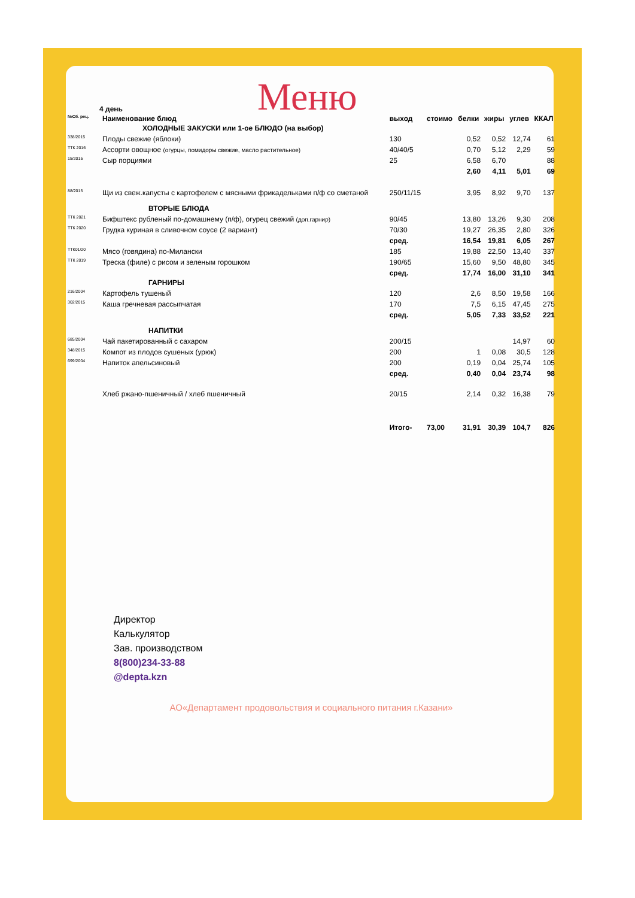Меню
4 день
| №Сб. рец. | Наименование блюд | выход | стоимо | белки | жиры | углев | ККАЛ |
| --- | --- | --- | --- | --- | --- | --- | --- |
| | ХОЛОДНЫЕ ЗАКУСКИ или 1-ое БЛЮДО (на выбор) | | | | | | |
| 338/2015 | Плоды свежие (яблоки) | 130 | | 0,52 | 0,52 | 12,74 | 61 |
| ТТК 2016 | Ассорти овощное (огурцы, помидоры свежие, масло растительное) | 40/40/5 | | 0,70 | 5,12 | 2,29 | 59 |
| 15/2015 | Сыр порциями | 25 | | 6,58 | 6,70 | | 88 |
| | | | | 2,60 | 4,11 | 5,01 | 69 |
| 88/2015 | Щи из свеж.капусты с картофелем с мясными фрикадельками п/ф со сметаной | 250/11/15 | | 3,95 | 8,92 | 9,70 | 137 |
| | ВТОРЫЕ БЛЮДА | | | | | | |
| ТТК 2021 | Бифштекс рубленый по-домашнему (п/ф), огурец свежий (доп.гарнир) | 90/45 | | 13,80 | 13,26 | 9,30 | 208 |
| ТТК 2020 | Грудка куриная в сливочном соусе (2 вариант) | 70/30 | | 19,27 | 26,35 | 2,80 | 326 |
| | | сред. | | 16,54 | 19,81 | 6,05 | 267 |
| ТТК01/20 | Мясо (говядина) по-Милански | 185 | | 19,88 | 22,50 | 13,40 | 337 |
| ТТК 2019 | Треска (филе) с рисом и зеленым горошком | 190/65 | | 15,60 | 9,50 | 48,80 | 345 |
| | | сред. | | 17,74 | 16,00 | 31,10 | 341 |
| | ГАРНИРЫ | | | | | | |
| 216/2004 | Картофель тушеный | 120 | | 2,6 | 8,50 | 19,58 | 166 |
| 302/2015 | Каша гречневая рассыпчатая | 170 | | 7,5 | 6,15 | 47,45 | 275 |
| | | сред. | | 5,05 | 7,33 | 33,52 | 221 |
| | НАПИТКИ | | | | | | |
| 685/2004 | Чай пакетированный с сахаром | 200/15 | | | | 14,97 | 60 |
| 348/2015 | Компот из плодов сушеных (урюк) | 200 | | 1 | 0,08 | 30,5 | 128 |
| 699/2004 | Напиток апельсиновый | 200 | | 0,19 | 0,04 | 25,74 | 105 |
| | | сред. | | 0,40 | 0,04 | 23,74 | 98 |
| | Хлеб ржано-пшеничный / хлеб пшеничный | 20/15 | | 2,14 | 0,32 | 16,38 | 79 |
| | | Итого- | 73,00 | 31,91 | 30,39 | 104,7 | 826 |
Директор
Калькулятор
Зав. производством
8(800)234-33-88
@depta.kzn
АО«Департамент продовольствия и социального питания г.Казани»